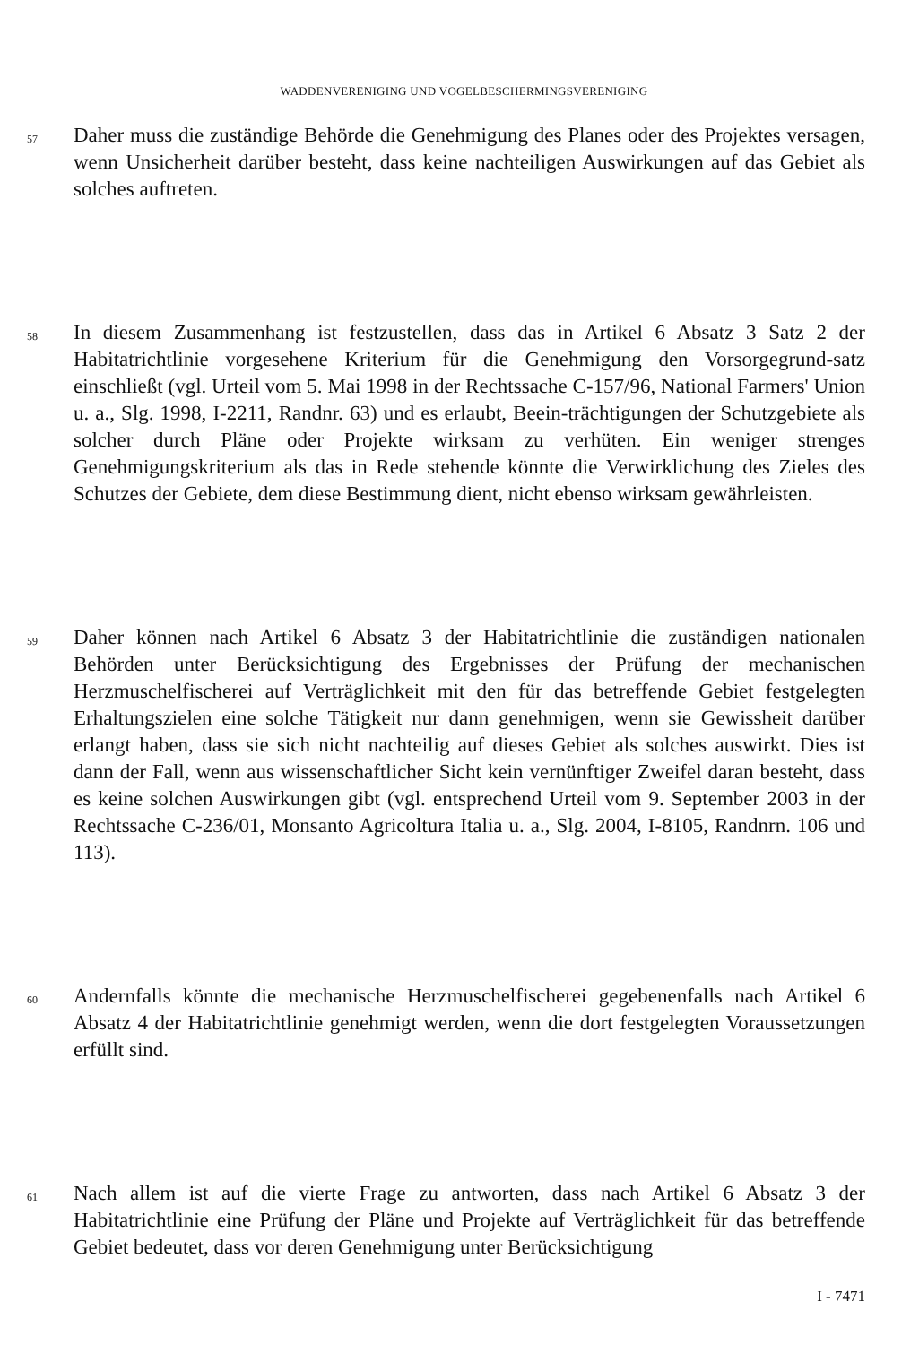WADDENVERENIGING UND VOGELBESCHERMINGSVERENIGING
57
Daher muss die zuständige Behörde die Genehmigung des Planes oder des Projektes versagen, wenn Unsicherheit darüber besteht, dass keine nachteiligen Auswirkungen auf das Gebiet als solches auftreten.
58
In diesem Zusammenhang ist festzustellen, dass das in Artikel 6 Absatz 3 Satz 2 der Habitatrichtlinie vorgesehene Kriterium für die Genehmigung den Vorsorgegrund-satz einschließt (vgl. Urteil vom 5. Mai 1998 in der Rechtssache C-157/96, National Farmers' Union u. a., Slg. 1998, I-2211, Randnr. 63) und es erlaubt, Beein-trächtigungen der Schutzgebiete als solcher durch Pläne oder Projekte wirksam zu verhüten. Ein weniger strenges Genehmigungskriterium als das in Rede stehende könnte die Verwirklichung des Zieles des Schutzes der Gebiete, dem diese Bestimmung dient, nicht ebenso wirksam gewährleisten.
59
Daher können nach Artikel 6 Absatz 3 der Habitatrichtlinie die zuständigen nationalen Behörden unter Berücksichtigung des Ergebnisses der Prüfung der mechanischen Herzmuschelfischerei auf Verträglichkeit mit den für das betreffende Gebiet festgelegten Erhaltungszielen eine solche Tätigkeit nur dann genehmigen, wenn sie Gewissheit darüber erlangt haben, dass sie sich nicht nachteilig auf dieses Gebiet als solches auswirkt. Dies ist dann der Fall, wenn aus wissenschaftlicher Sicht kein vernünftiger Zweifel daran besteht, dass es keine solchen Auswirkungen gibt (vgl. entsprechend Urteil vom 9. September 2003 in der Rechtssache C-236/01, Monsanto Agricoltura Italia u. a., Slg. 2004, I-8105, Randnrn. 106 und 113).
60
Andernfalls könnte die mechanische Herzmuschelfischerei gegebenenfalls nach Artikel 6 Absatz 4 der Habitatrichtlinie genehmigt werden, wenn die dort festgelegten Voraussetzungen erfüllt sind.
61
Nach allem ist auf die vierte Frage zu antworten, dass nach Artikel 6 Absatz 3 der Habitatrichtlinie eine Prüfung der Pläne und Projekte auf Verträglichkeit für das betreffende Gebiet bedeutet, dass vor deren Genehmigung unter Berücksichtigung
I - 7471